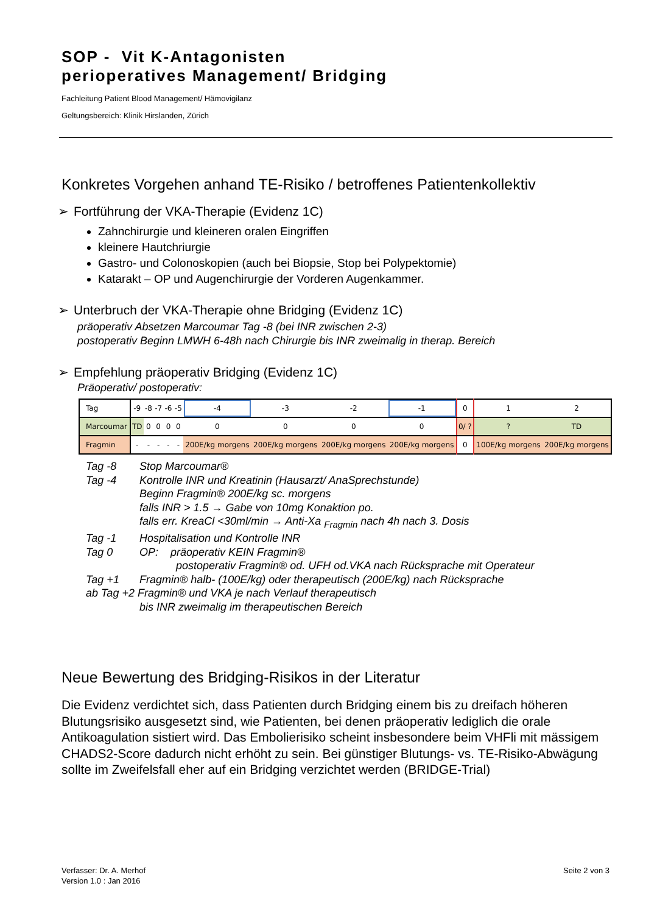SOP - Vit K-Antagonisten
perioperatives Management/ Bridging
Fachleitung Patient Blood Management/ Hämovigilanz
Geltungsbereich: Klinik Hirslanden, Zürich
Konkretes Vorgehen anhand TE-Risiko / betroffenes Patientenkollektiv
➢ Fortführung der VKA-Therapie (Evidenz 1C)
Zahnchirurgie und kleineren oralen Eingriffen
kleinere Hautchriurgie
Gastro- und Colonoskopien (auch bei Biopsie, Stop bei Polypektomie)
Katarakt – OP und Augenchirurgie der Vorderen Augenkammer.
➢ Unterbruch der VKA-Therapie ohne Bridging (Evidenz 1C)
präoperativ Absetzen Marcoumar Tag -8 (bei INR zwischen 2-3)
postoperativ Beginn LMWH 6-48h nach Chirurgie bis INR zweimalig in therap. Bereich
➢ Empfehlung präoperativ Bridging (Evidenz 1C)
Präoperativ/ postoperativ:
| Tag | -9 | -8 | -7 | -6 | -5 | -4 | -3 | -2 | -1 | 0 | 1 | 2 |
| Marcoumar | TD | 0 | 0 | 0 | 0 | 0 | 0 | 0 | 0 | 0/ ? | ? | TD |
| Fragmin | - | - | - | - | - | 200E/kg morgens | 200E/kg morgens | 200E/kg morgens | 200E/kg morgens | 0 | 100E/kg morgens | 200E/kg morgens |
Tag -8 Stop Marcoumar®
Tag -4 Kontrolle INR und Kreatinin (Hausarzt/ AnaSprechstunde)
Beginn Fragmin® 200E/kg sc. morgens
falls INR > 1.5 → Gabe von 10mg Konaktion po.
falls err. KreaCl <30ml/min → Anti-Xa <sub>Fragmin</sub> nach 4h nach 3. Dosis
Tag -1 Hospitalisation und Kontrolle INR
Tag 0 OP: präoperativ KEIN Fragmin®
postoperativ Fragmin® od. UFH od.VKA nach Rücksprache mit Operateur
Tag +1 Fragmin® halb- (100E/kg) oder therapeutisch (200E/kg) nach Rücksprache
ab Tag +2 Fragmin® und VKA je nach Verlauf therapeutisch
bis INR zweimalig im therapeutischen Bereich
Neue Bewertung des Bridging-Risikos in der Literatur
Die Evidenz verdichtet sich, dass Patienten durch Bridging einem bis zu dreifach höheren Blutungsrisiko ausgesetzt sind, wie Patienten, bei denen präoperativ lediglich die orale Antikoagulation sistiert wird. Das Embolierisiko scheint insbesondere beim VHFli mit mässigem CHADS2-Score dadurch nicht erhöht zu sein. Bei günstiger Blutungs- vs. TE-Risiko-Abwägung sollte im Zweifelsfall eher auf ein Bridging verzichtet werden (BRIDGE-Trial)
Verfasser: Dr. A. Merhof
Version 1.0 : Jan 2016
Seite 2 von 3